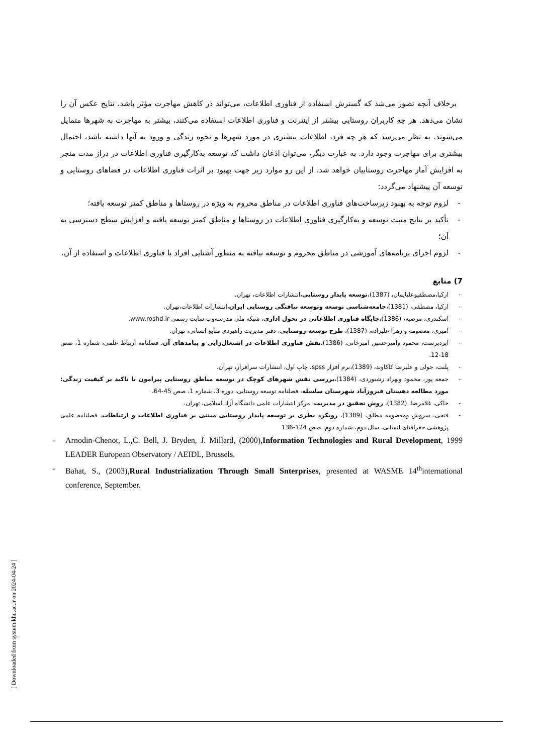برخلاف آنچه تصور می‌شد که گسترش استفاده از فناوری اطلاعات، می‌تواند در کاهش مهاجرت مؤثر باشد، نتایج عکس آن را نشان می‌دهد. هر چه کاربران روستایی بیشتر از اینترنت و فناوری اطلاعات استفاده می‌کنند، بیشتر به مهاجرت به شهرها متمایل می‌شوند. به نظر می‌رسد که هر چه فرد، اطلاعات بیشتری در مورد شهرها و نحوه زندگی و ورود به آنها داشته باشد، احتمال بیشتری برای مهاجرت وجود دارد. به عبارت دیگر، می‌توان اذعان داشت که توسعه به‌کارگیری فناوری اطلاعات در دراز مدت منجر به افزایش آمار مهاجرت روستاییان خواهد شد. از این رو موارد زیر جهت بهبود بر اثرات فناوری اطلاعات در فضاهای روستایی و توسعه آن پیشنهاد می‌گردد:
- لزوم توجه به بهبود زیرساخت‌های فناوری اطلاعات در مناطق محروم به ویژه در روستاها و مناطق کمتر توسعه یافته؛
- تأکید بر نتایج مثبت توسعه و به‌کارگیری فناوری اطلاعات در روستاها و مناطق کمتر توسعه یافته و افزایش سطح دسترسی به آن؛
- لزوم اجرای برنامه‌های آموزشی در مناطق محروم و توسعه نیافته به منظور آشنایی افراد با فناوری اطلاعات و استفاده از آن.
7) منابع
- ازکیا،مصطفیوعلیایمان، (1387)،توسعه پایدار روستایی،انتشارات اطلاعات، تهران.
- ازکیا، مصطفی، (1381)،جامعه‌شناسی توسعه وتوسعه نیافتگی روستایی ایران،انتشارات اطلاعات،تهران.
- اسکندری، مرضیه، (1386)،جایگاه فناوری اطلاعاتی در تحول اداری، شبکه ملی مدرسه‌وب سایت رسمی www.roshd.ir.
- امیری، معصومه و زهرا علیزاده، (1387)، طرح توسعه روستایی، دفتر مدیریت راهبردی منابع انسانی، تهران.
- ایزدپرست، محمود وامیرحسین امیرخانی، (1386)،نقش فناوری اطلاعات در اشتغال‌زایی و پیامدهای آن، فصلنامه ارتباط علمی، شماره 1، صص 18-12.
- پلنت، جولی و علیرضا کاکاوند، (1389)،نرم افزار spss، چاپ اول، انتشارات سرافراز، تهران.
- جمعه پور، محمود وبهزاد رشنوردی، (1384)،بررسی نقش شهرهای کوچک در توسعه مناطق روستایی پیرامون با تاکید بر کیفیت زندگی: مورد مطالعه دهستان فیروزآباد شهرستان سلسله، فصلنامه توسعه روستایی، دوره 3، شماره 1، صص 45-64.
- خاکی، غلامرضا، (1382)، روش تحقیق در مدیریت، مرکز انتشارات علمی دانشگاه آزاد اسلامی، تهران.
- فتحی، سروش ومعصومه مطلق، (1389)، رویکرد نظری بر توسعه پایدار روستایی مبتنی بر فناوری اطلاعات و ارتباطات، فصلنامه علمی پژوهشی جغرافیای انسانی، سال دوم، شماره دوم، صص 124-136
- Arnodin-Chenot, L.,C. Bell, J. Bryden, J. Millard, (2000),Information Technologies and Rural Development, 1999 LEADER European Observatory / AEIDL, Brussels.
- Bahat, S., (2003),Rural Industrialization Through Small Snterprises, presented at WASME 14<sup>th</sup>international conference, September.
[ Downloaded from system.khu.ac.ir on 2024-04-24 ]